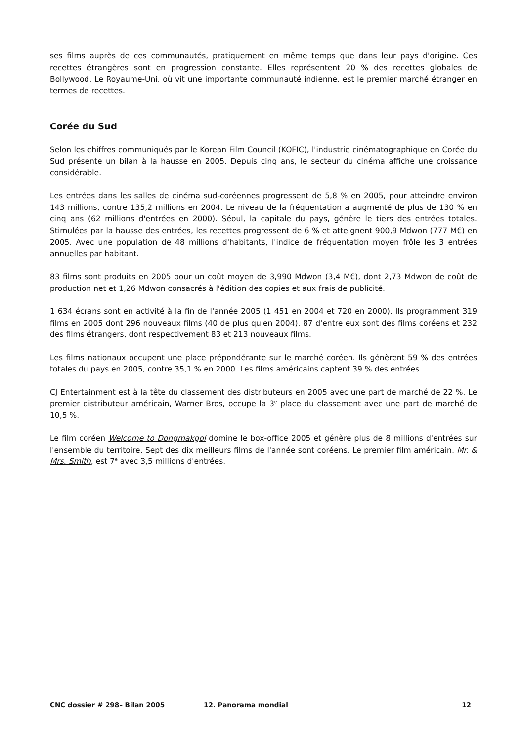ses films auprès de ces communautés, pratiquement en même temps que dans leur pays d'origine. Ces recettes étrangères sont en progression constante. Elles représentent 20 % des recettes globales de Bollywood. Le Royaume-Uni, où vit une importante communauté indienne, est le premier marché étranger en termes de recettes.
Corée du Sud
Selon les chiffres communiqués par le Korean Film Council (KOFIC), l'industrie cinématographique en Corée du Sud présente un bilan à la hausse en 2005. Depuis cinq ans, le secteur du cinéma affiche une croissance considérable.
Les entrées dans les salles de cinéma sud-coréennes progressent de 5,8 % en 2005, pour atteindre environ 143 millions, contre 135,2 millions en 2004. Le niveau de la fréquentation a augmenté de plus de 130 % en cinq ans (62 millions d'entrées en 2000). Séoul, la capitale du pays, génère le tiers des entrées totales. Stimulées par la hausse des entrées, les recettes progressent de 6 % et atteignent 900,9 Mdwon (777 M€) en 2005. Avec une population de 48 millions d'habitants, l'indice de fréquentation moyen frôle les 3 entrées annuelles par habitant.
83 films sont produits en 2005 pour un coût moyen de 3,990 Mdwon (3,4 M€), dont 2,73 Mdwon de coût de production net et 1,26 Mdwon consacrés à l'édition des copies et aux frais de publicité.
1 634 écrans sont en activité à la fin de l'année 2005 (1 451 en 2004 et 720 en 2000). Ils programment 319 films en 2005 dont 296 nouveaux films (40 de plus qu'en 2004). 87 d'entre eux sont des films coréens et 232 des films étrangers, dont respectivement 83 et 213 nouveaux films.
Les films nationaux occupent une place prépondérante sur le marché coréen. Ils génèrent 59 % des entrées totales du pays en 2005, contre 35,1 % en 2000. Les films américains captent 39 % des entrées.
CJ Entertainment est à la tête du classement des distributeurs en 2005 avec une part de marché de 22 %. Le premier distributeur américain, Warner Bros, occupe la 3<sup>e</sup> place du classement avec une part de marché de 10,5 %.
Le film coréen Welcome to Dongmakgol domine le box-office 2005 et génère plus de 8 millions d'entrées sur l'ensemble du territoire. Sept des dix meilleurs films de l'année sont coréens. Le premier film américain, Mr. & Mrs. Smith, est 7<sup>e</sup> avec 3,5 millions d'entrées.
CNC dossier # 298– Bilan 2005 12. Panorama mondial 12